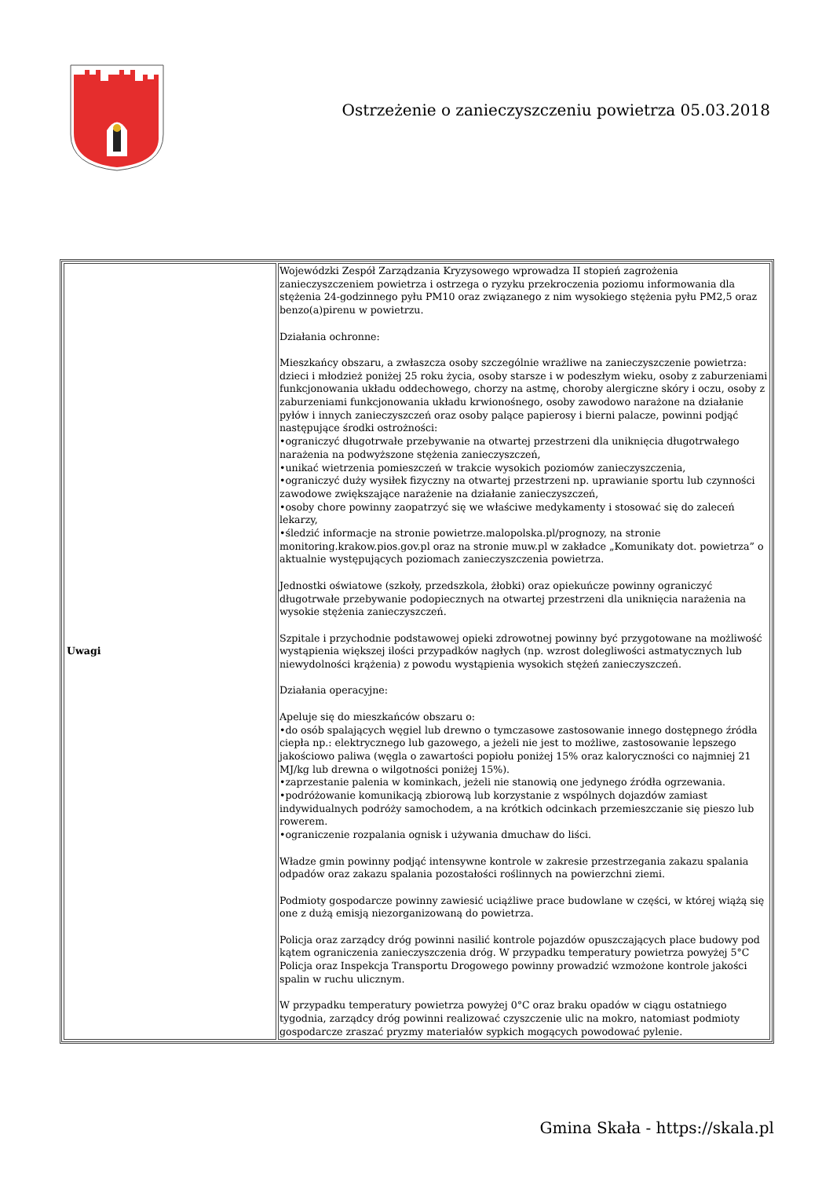Ostrzeżenie o zanieczyszczeniu powietrza 05.03.2018
| Uwagi | Wojewódzki Zespół Zarządzania Kryzysowego wprowadza II stopień zagrożenia zanieczyszczeniem powietrza i ostrzega o ryzyku przekroczenia poziomu informowania dla stężenia 24-godzinnego pyłu PM10 oraz związanego z nim wysokiego stężenia pyłu PM2,5 oraz benzo(a)pirenu w powietrzu. Działania ochronne: Mieszkańcy obszaru, a zwłaszcza osoby szczególnie wrażliwe na zanieczyszczenie powietrza: dzieci i młodzież poniżej 25 roku życia, osoby starsze i w podeszłym wieku, osoby z zaburzeniami funkcjonowania układu oddechowego, chorzy na astmę, choroby alergiczne skóry i oczu, osoby z zaburzeniami funkcjonowania układu krwionośnego, osoby zawodowo narażone na działanie pyłów i innych zanieczyszczeń oraz osoby palące papierosy i bierni palacze, powinni podjąć następujące środki ostrożności: •ograniczyć długotrwałe przebywanie na otwartej przestrzeni dla uniknięcia długotrwałego narażenia na podwyższone stężenia zanieczyszczeń, •unikać wietrzenia pomieszczeń w trakcie wysokich poziomów zanieczyszczenia, •ograniczyć duży wysiłek fizyczny na otwartej przestrzeni np. uprawianie sportu lub czynności zawodowe zwiększające narażenie na działanie zanieczyszczeń, •osoby chore powinny zaopatrzyć się we właściwe medykamenty i stosować się do zaleceń lekarzy, •śledzić informacje na stronie powietrze.malopolska.pl/prognozy, na stronie monitoring.krakow.pios.gov.pl oraz na stronie muw.pl w zakładce „Komunikaty dot. powietrza” o aktualnie występujących poziomach zanieczyszczenia powietrza. Jednostki oświatowe (szkoły, przedszkola, żłobki) oraz opiekuńcze powinny ograniczyć długotrwałe przebywanie podopiecznych na otwartej przestrzeni dla uniknięcia narażenia na wysokie stężenia zanieczyszczeń. Szpitale i przychodnie podstawowej opieki zdrowotnej powinny być przygotowane na możliwość wystąpienia większej ilości przypadków nagłych (np. wzrost dolegliwości astmatycznych lub niewydolności krążenia) z powodu wystąpienia wysokich stężeń zanieczyszczeń. Działania operacyjne: Apeluje się do mieszkańców obszaru o: •do osób spalających węgiel lub drewno o tymczasowe zastosowanie innego dostępnego źródła ciepła np.: elektrycznego lub gazowego, a jeżeli nie jest to możliwe, zastosowanie lepszego jakościowo paliwa (węgla o zawartości popiołu poniżej 15% oraz kaloryczności co najmniej 21 MJ/kg lub drewna o wilgotności poniżej 15%). •zaprzestanie palenia w kominkach, jeżeli nie stanowią one jedynego źródła ogrzewania. •podróżowanie komunikacją zbiorową lub korzystanie z wspólnych dojazdów zamiast indywidualnych podróży samochodem, a na krótkich odcinkach przemieszczanie się pieszo lub rowerem. •ograniczenie rozpalania ognisk i używania dmuchaw do liści. Władze gmin powinny podjąć intensywne kontrole w zakresie przestrzegania zakazu spalania odpadów oraz zakazu spalania pozostałości roślinnych na powierzchni ziemi. Podmioty gospodarcze powinny zawiesić uciążliwe prace budowlane w części, w której wiążą się one z dużą emisją niezorganizowaną do powietrza. Policja oraz zarządcy dróg powinni nasilić kontrole pojazdów opuszczających place budowy pod kątem ograniczenia zanieczyszczenia dróg. W przypadku temperatury powietrza powyżej 5°C Policja oraz Inspekcja Transportu Drogowego powinny prowadzić wzmożone kontrole jakości spalin w ruchu ulicznym. W przypadku temperatury powietrza powyżej 0°C oraz braku opadów w ciągu ostatniego tygodnia, zarządcy dróg powinni realizować czyszczenie ulic na mokro, natomiast podmioty gospodarcze zraszać pryzmy materiałów sypkich mogących powodować pylenie. |
Gmina Skała - https://skala.pl